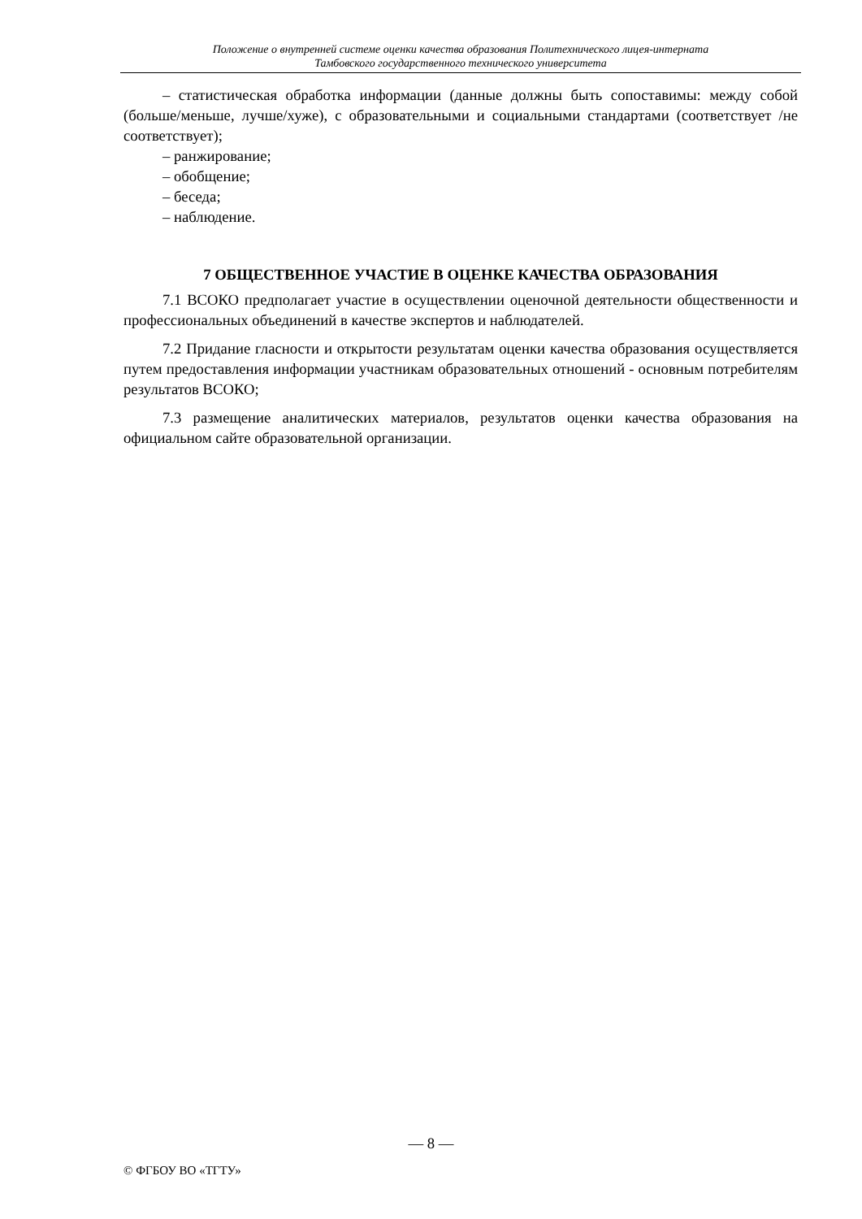Положение о внутренней системе оценки качества образования Политехнического лицея-интерната
Тамбовского государственного технического университета
– статистическая обработка информации (данные должны быть сопоставимы: между собой (больше/меньше, лучше/хуже), с образовательными и социальными стандартами (соответствует /не соответствует);
– ранжирование;
– обобщение;
– беседа;
– наблюдение.
7 ОБЩЕСТВЕННОЕ УЧАСТИЕ В ОЦЕНКЕ КАЧЕСТВА ОБРАЗОВАНИЯ
7.1 ВСОКО предполагает участие в осуществлении оценочной деятельности общественности и профессиональных объединений в качестве экспертов и наблюдателей.
7.2 Придание гласности и открытости результатам оценки качества образования осуществляется путем предоставления информации участникам образовательных отношений - основным потребителям результатов ВСОКО;
7.3 размещение аналитических материалов, результатов оценки качества образования на официальном сайте образовательной организации.
— 8 —
© ФГБОУ ВО «ТГТУ»